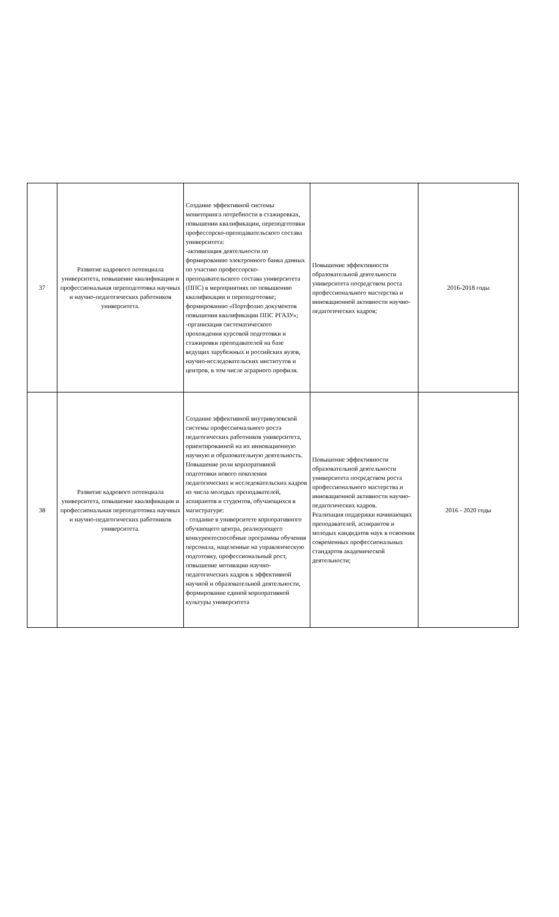| 37 | Развитие кадрового потенциала университета, повышение квалификации и профессиональная переподготовка научных и научно-педагогических работников университета. | Создание эффективной системы мониторинга потребности в стажировках, повышении квалификации, переподготовки профессорско-преподавательского состава университета: -активизация деятельности по формированию электронного банка данных по участию профессорско-преподавательского состава университета (ППС) в мероприятиях по повышению квалификации и переподготовке; формированию «Портфолио документов повышения квалификации ППС РГАЗУ»; -организация систематического прохождения курсовой подготовки и стажировки преподавателей на базе ведущих зарубежных и российских вузов, научно-исследовательских институтов и центров, в том числе аграрного профиля. | Повышение эффективности образовательной деятельности университета посредством роста профессионального мастерства и инновационной активности научно-педагогических кадров; | 2016-2018 годы |
| 38 | Развитие кадрового потенциала университета, повышение квалификации и профессиональная переподготовка научных и научно-педагогических работников университета. | Создание эффективной внутривузовской системы профессионального роста педагогических работников университета, ориентированной на их инновационную научную и образовательную деятельность. Повышение роли корпоративной подготовки нового поколения педагогических и исследовательских кадров из числа молодых преподавателей, аспирантов и студентов, обучающихся в магистратуре: - создание в университете корпоративного обучающего центра, реализующего конкурентоспособные программы обучения персонала, нацеленные на управленческую подготовку, профессиональный рост, повышение мотивации научно-педагогических кадров к эффективной научной и образовательной деятельности, формирование единой корпоративной культуры университета | Повышение эффективности образовательной деятельности университета посредством роста профессионального мастерства и инновационной активности научно-педагогических кадров. Реализация поддержки начинающих преподавателей, аспирантов и молодых кандидатов наук в освоении современных профессиональных стандартов академической деятельности; | 2016 - 2020 годы |